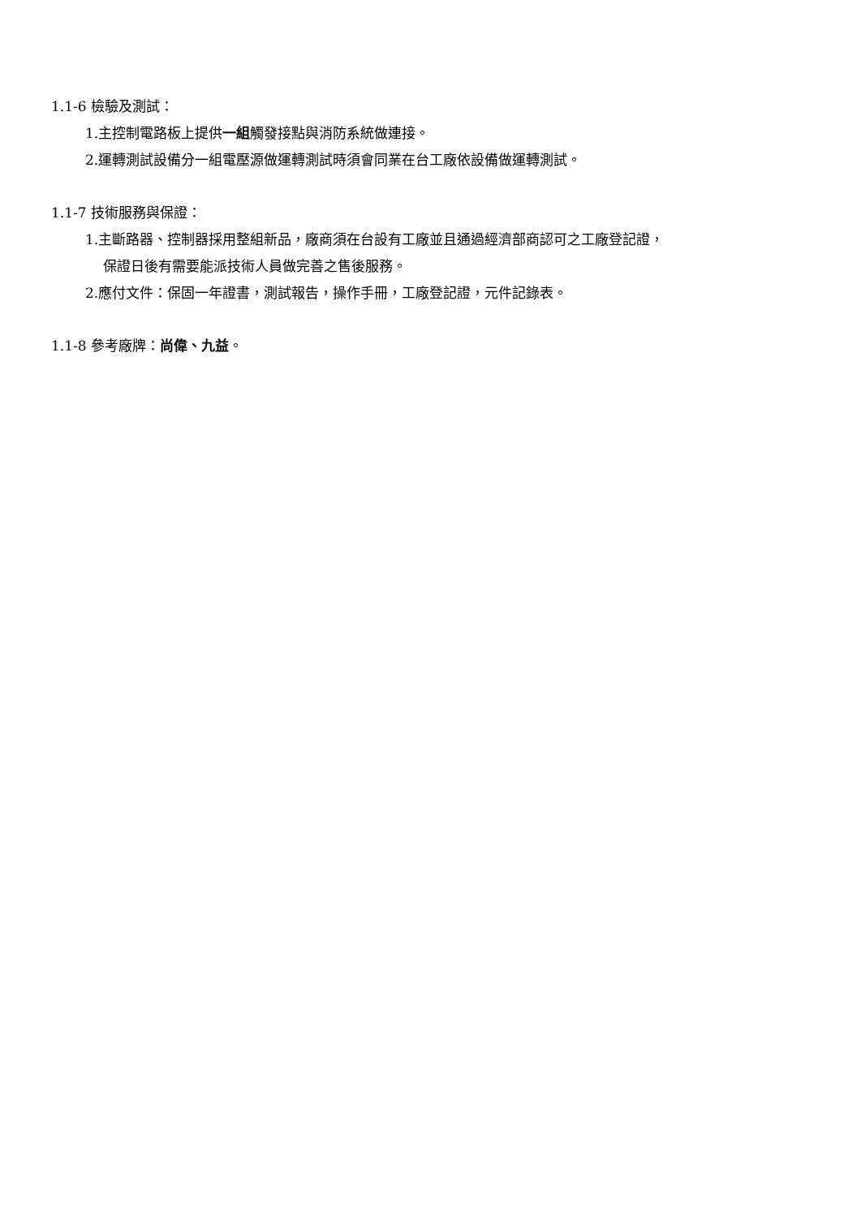1.1-6 檢驗及測試：
1.主控制電路板上提供一組觸發接點與消防系統做連接。
2.運轉測試設備分一組電壓源做運轉測試時須會同業在台工廠依設備做運轉測試。
1.1-7 技術服務與保證：
1.主斷路器、控制器採用整組新品，廠商須在台設有工廠並且通過經濟部商認可之工廠登記證，
保證日後有需要能派技術人員做完善之售後服務。
2.應付文件：保固一年證書，測試報告，操作手冊，工廠登記證，元件記錄表。
1.1-8 參考廠牌：尚偉、九益。